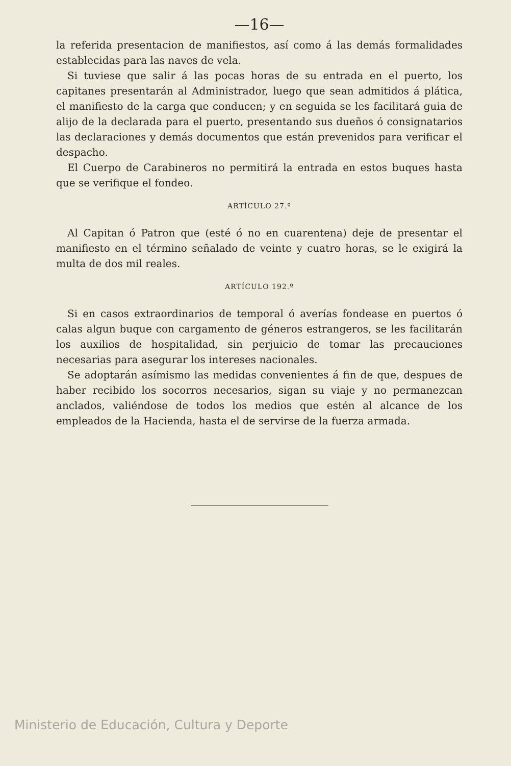—16—
la referida presentacion de manifiestos, así como á las demás formalidades establecidas para las naves de vela.
Si tuviese que salir á las pocas horas de su entrada en el puerto, los capitanes presentarán al Administrador, luego que sean admitidos á plática, el manifiesto de la carga que conducen; y en seguida se les facilitará guia de alijo de la declarada para el puerto, presentando sus dueños ó consignatarios las declaraciones y demás documentos que están prevenidos para verificar el despacho.
El Cuerpo de Carabineros no permitirá la entrada en estos buques hasta que se verifique el fondeo.
ARTÍCULO 27.º
Al Capitan ó Patron que (esté ó no en cuarentena) deje de presentar el manifiesto en el término señalado de veinte y cuatro horas, se le exigirá la multa de dos mil reales.
ARTÍCULO 192.º
Si en casos extraordinarios de temporal ó averías fondease en puertos ó calas algun buque con cargamento de géneros estrangeros, se les facilitarán los auxilios de hospitalidad, sin perjuicio de tomar las precauciones necesarias para asegurar los intereses nacionales.
Se adoptarán asímismo las medidas convenientes á fin de que, despues de haber recibido los socorros necesarios, sigan su viaje y no permanezcan anclados, valiéndose de todos los medios que estén al alcance de los empleados de la Hacienda, hasta el de servirse de la fuerza armada.
Ministerio de Educación, Cultura y Deporte